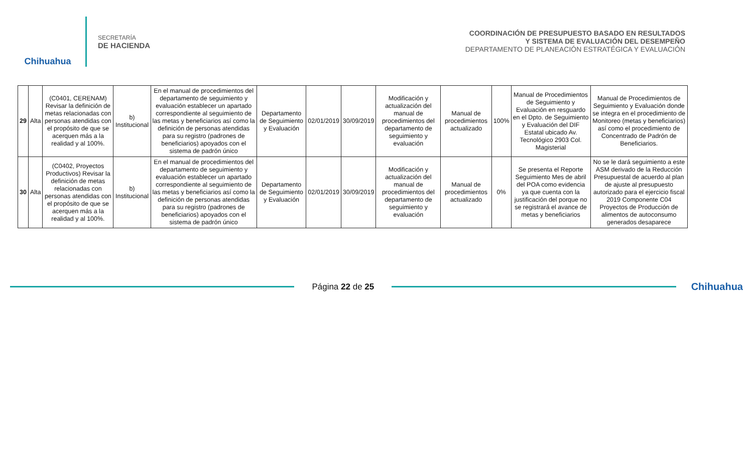Chihuahua
SECRETARÍA
DE HACIENDA
COORDINACIÓN DE PRESUPUESTO BASADO EN RESULTADOS
Y SISTEMA DE EVALUACIÓN DEL DESEMPEÑO
DEPARTAMENTO DE PLANEACIÓN ESTRATÉGICA Y EVALUACIÓN
| 29 | Alta | (C0401, CERENAM) Revisar la definición de metas relacionadas con personas atendidas con el propósito de que se acerquen más a la realidad y al 100%. | b) Institucional | En el manual de procedimientos del departamento de seguimiento y evaluación establecer un apartado correspondiente al seguimiento de las metas y beneficiarios así como la definición de personas atendidas para su registro (padrones de beneficiarios) apoyados con el sistema de padrón único | Departamento de Seguimiento y Evaluación | 02/01/2019 | 30/09/2019 | Modificación y actualización del manual de procedimientos del departamento de seguimiento y evaluación | Manual de procedimientos actualizado | 100% | Manual de Procedimientos de Seguimiento y Evaluación en resguardo en el Dpto. de Seguimiento y Evaluación del DIF Estatal ubicado Av. Tecnológico 2903 Col. Magisterial | Manual de Procedimientos de Seguimiento y Evaluación donde se integra en el procedimiento de Monitoreo (metas y beneficiarios) así como el procedimiento de Concentrado de Padrón de Beneficiarios. |
| 30 | Alta | (C0402, Proyectos Productivos) Revisar la definición de metas relacionadas con personas atendidas con el propósito de que se acerquen más a la realidad y al 100%. | b) Institucional | En el manual de procedimientos del departamento de seguimiento y evaluación establecer un apartado correspondiente al seguimiento de las metas y beneficiarios así como la definición de personas atendidas para su registro (padrones de beneficiarios) apoyados con el sistema de padrón único | Departamento de Seguimiento y Evaluación | 02/01/2019 | 30/09/2019 | Modificación y actualización del manual de procedimientos del departamento de seguimiento y evaluación | Manual de procedimientos actualizado | 0% | Se presenta el Reporte Seguimiento Mes de abril del POA como evidencia ya que cuenta con la justificación del porque no se registrará el avance de metas y beneficiarios | No se le dará seguimiento a este ASM derivado de la Reducción Presupuestal de acuerdo al plan de ajuste al presupuesto autorizado para el ejercicio fiscal 2019 Componente C04 Proyectos de Producción de alimentos de autoconsumo generados desaparece |
Página 22 de 25
Chihuahua